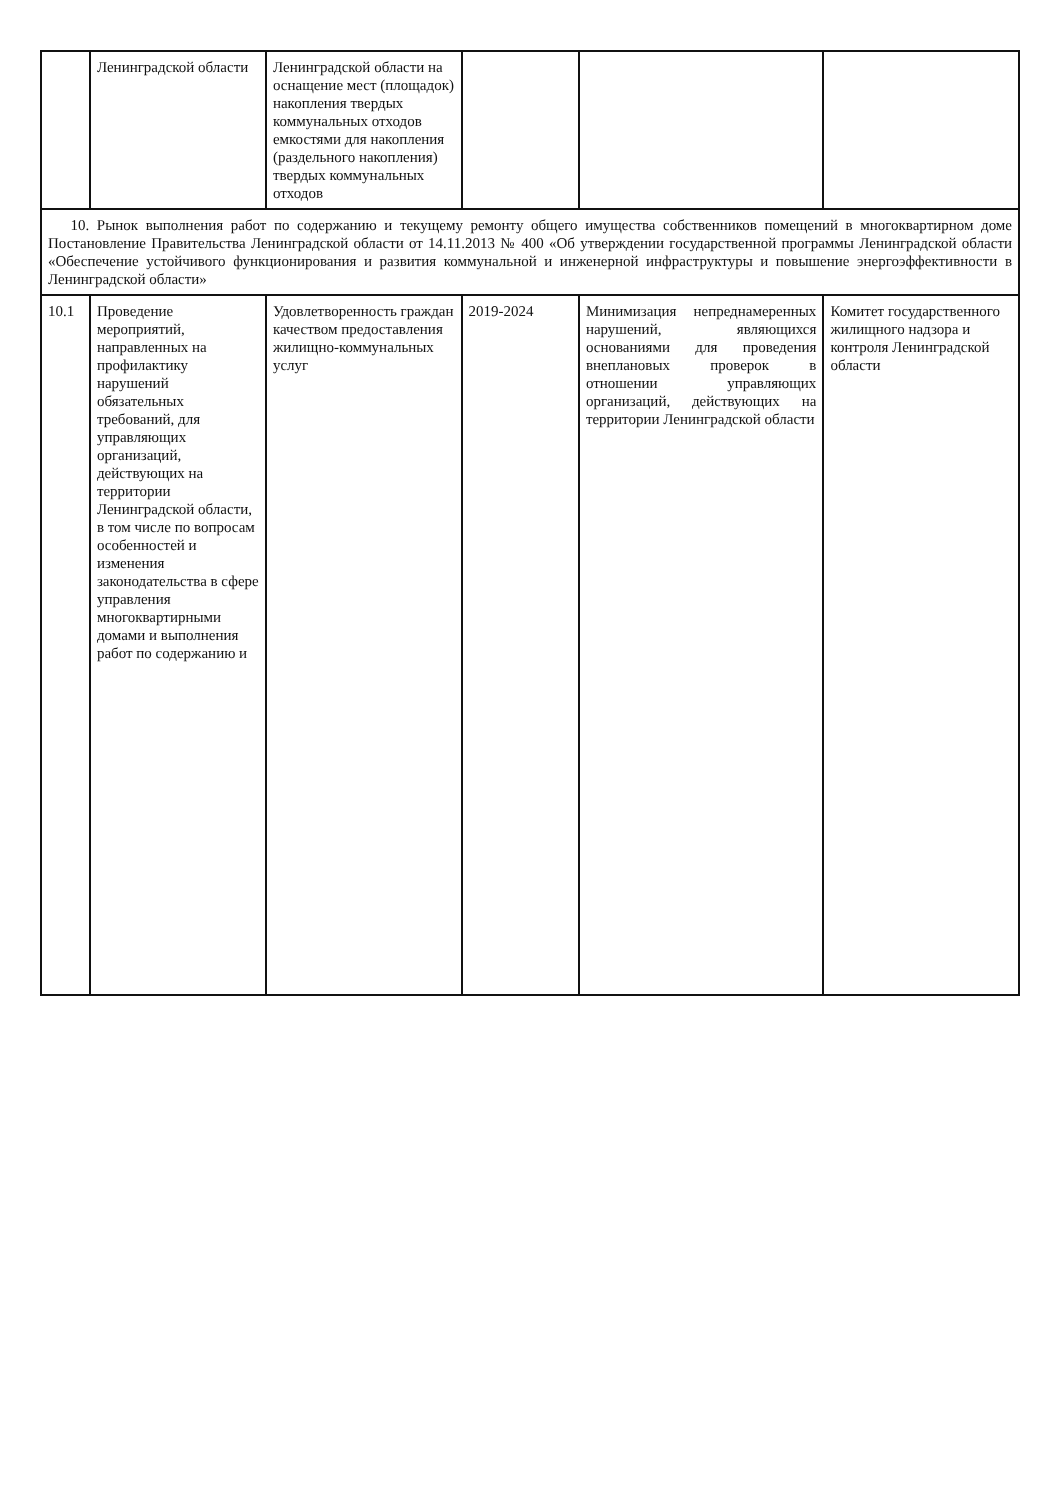| | Ленинградской области | Ленинградской области на оснащение мест (площадок) накопления твердых коммунальных отходов емкостями для накопления (раздельного накопления) твердых коммунальных отходов | | | |
| 10. Рынок выполнения работ по содержанию и текущему ремонту общего имущества собственников помещений в многоквартирном доме Постановление Правительства Ленинградской области от 14.11.2013 № 400 «Об утверждении государственной программы Ленинградской области «Обеспечение устойчивого функционирования и развития коммунальной и инженерной инфраструктуры и повышение энергоэффективности в Ленинградской области» | | | | | |
| 10.1 | Проведение мероприятий, направленных на профилактику нарушений обязательных требований, для управляющих организаций, действующих на территории Ленинградской области, в том числе по вопросам особенностей и изменения законодательства в сфере управления многоквартирными домами и выполнения работ по содержанию и | Удовлетворенность граждан качеством предоставления жилищно-коммунальных услуг | 2019-2024 | Минимизация непреднамеренных нарушений, являющихся основаниями для проведения внеплановых проверок в отношении управляющих организаций, действующих на территории Ленинградской области | Комитет государственного жилищного надзора и контроля Ленинградской области |